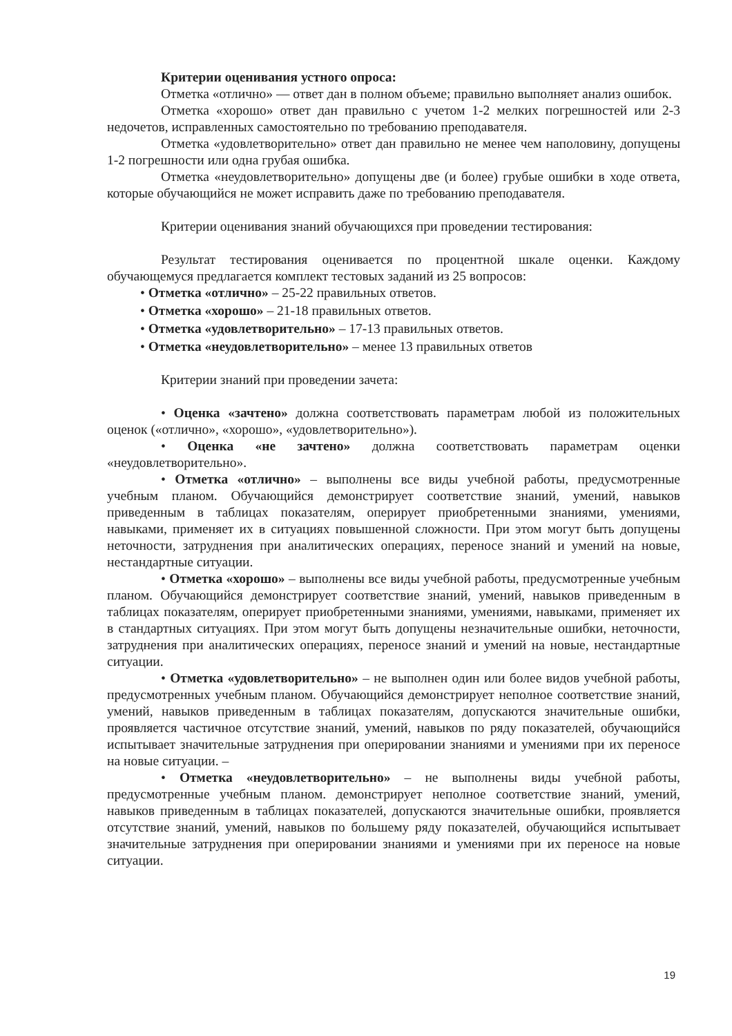Критерии оценивания устного опроса:
Отметка «отлично» — ответ дан в полном объеме; правильно выполняет анализ ошибок.
Отметка «хорошо» ответ дан правильно с учетом 1-2 мелких погрешностей или 2-3 недочетов, исправленных самостоятельно по требованию преподавателя.
Отметка «удовлетворительно» ответ дан правильно не менее чем наполовину, допущены 1-2 погрешности или одна грубая ошибка.
Отметка «неудовлетворительно» допущены две (и более) грубые ошибки в ходе ответа, которые обучающийся не может исправить даже по требованию преподавателя.
Критерии оценивания знаний обучающихся при проведении тестирования:
Результат тестирования оценивается по процентной шкале оценки. Каждому обучающемуся предлагается комплект тестовых заданий из 25 вопросов:
• Отметка «отлично» – 25-22 правильных ответов.
• Отметка «хорошо» – 21-18 правильных ответов.
• Отметка «удовлетворительно» – 17-13 правильных ответов.
• Отметка «неудовлетворительно» – менее 13 правильных ответов
Критерии знаний при проведении зачета:
• Оценка «зачтено» должна соответствовать параметрам любой из положительных оценок («отлично», «хорошо», «удовлетворительно»).
• Оценка «не зачтено» должна соответствовать параметрам оценки «неудовлетворительно».
• Отметка «отлично» – выполнены все виды учебной работы, предусмотренные учебным планом. Обучающийся демонстрирует соответствие знаний, умений, навыков приведенным в таблицах показателям, оперирует приобретенными знаниями, умениями, навыками, применяет их в ситуациях повышенной сложности. При этом могут быть допущены неточности, затруднения при аналитических операциях, переносе знаний и умений на новые, нестандартные ситуации.
• Отметка «хорошо» – выполнены все виды учебной работы, предусмотренные учебным планом. Обучающийся демонстрирует соответствие знаний, умений, навыков приведенным в таблицах показателям, оперирует приобретенными знаниями, умениями, навыками, применяет их в стандартных ситуациях. При этом могут быть допущены незначительные ошибки, неточности, затруднения при аналитических операциях, переносе знаний и умений на новые, нестандартные ситуации.
• Отметка «удовлетворительно» – не выполнен один или более видов учебной работы, предусмотренных учебным планом. Обучающийся демонстрирует неполное соответствие знаний, умений, навыков приведенным в таблицах показателям, допускаются значительные ошибки, проявляется частичное отсутствие знаний, умений, навыков по ряду показателей, обучающийся испытывает значительные затруднения при оперировании знаниями и умениями при их переносе на новые ситуации. –
• Отметка «неудовлетворительно» – не выполнены виды учебной работы, предусмотренные учебным планом. демонстрирует неполное соответствие знаний, умений, навыков приведенным в таблицах показателей, допускаются значительные ошибки, проявляется отсутствие знаний, умений, навыков по большему ряду показателей, обучающийся испытывает значительные затруднения при оперировании знаниями и умениями при их переносе на новые ситуации.
19